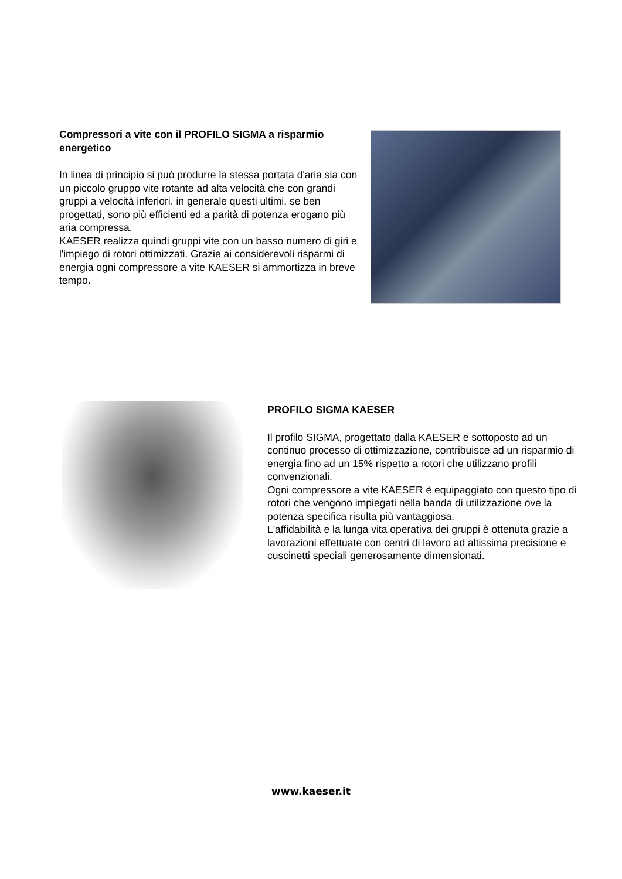Compressori a vite con il PROFILO SIGMA a risparmio energetico
In linea di principio si può produrre la stessa portata d'aria sia con un piccolo gruppo vite rotante ad alta velocità che con grandi gruppi a velocità inferiori. in generale questi ultimi, se ben progettati, sono più efficienti ed a parità di potenza erogano più aria compressa.
KAESER realizza quindi gruppi vite con un basso numero di giri e l'impiego di rotori ottimizzati. Grazie ai considerevoli risparmi di energia ogni compressore a vite KAESER si ammortizza in breve tempo.
PROFILO SIGMA KAESER
Il profilo SIGMA, progettato dalla KAESER e sottoposto ad un continuo processo di ottimizzazione, contribuisce ad un risparmio di energia fino ad un 15% rispetto a rotori che utilizzano profili convenzionali.
Ogni compressore a vite KAESER è equipaggiato con questo tipo di rotori che vengono impiegati nella banda di utilizzazione ove la potenza specifica risulta più vantaggiosa.
L'affidabilità e la lunga vita operativa dei gruppi è ottenuta grazie a lavorazioni effettuate con centri di lavoro ad altissima precisione e cuscinetti speciali generosamente dimensionati.
www.kaeser.it